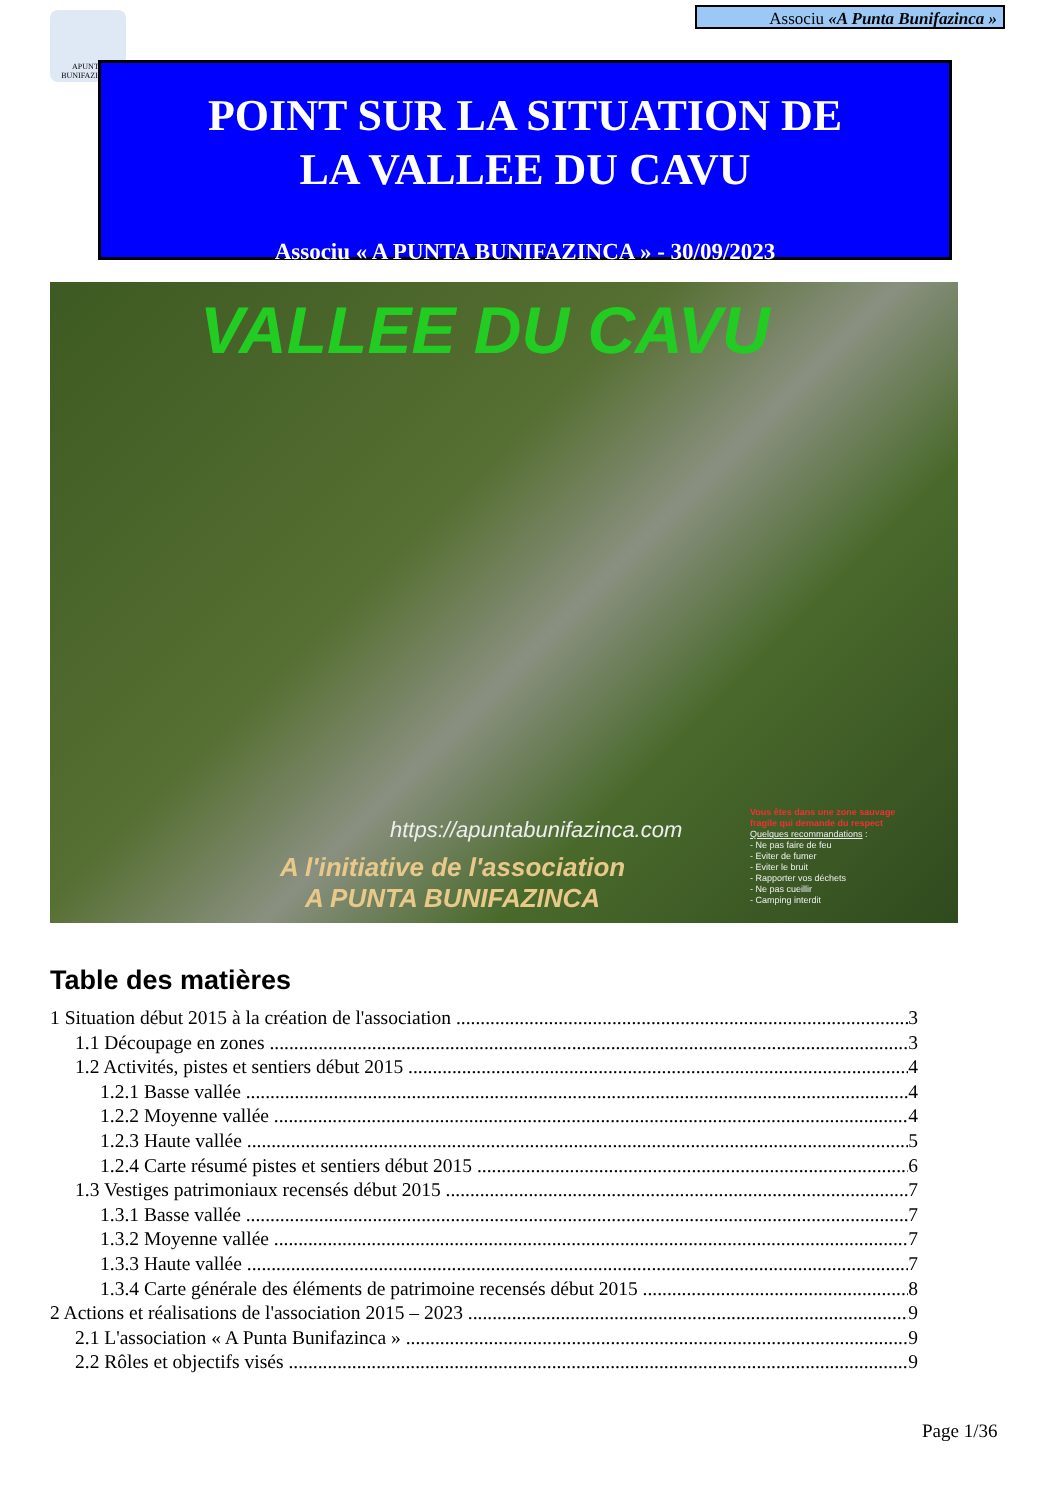Associu «A Punta Bunifazinca »
APUNTA BUNIFAZINCA
POINT SUR LA SITUATION DE
LA VALLEE DU CAVU
Associu « A PUNTA BUNIFAZINCA » - 30/09/2023
VALLEE DU CAVU
https://apuntabunifazinca.com
A l'initiative de l'association
A PUNTA BUNIFAZINCA
Vous êtes dans une zone sauvage
fragile qui demande du respect
Quelques recommandations :
- Ne pas faire de feu
- Eviter de fumer
- Eviter le bruit
- Rapporter vos déchets
- Ne pas cueillir
- Camping interdit
Table des matières
1 Situation début 2015 à la création de l'association 3
1.1 Découpage en zones 3
1.2 Activités, pistes et sentiers début 2015 4
1.2.1 Basse vallée 4
1.2.2 Moyenne vallée 4
1.2.3 Haute vallée 5
1.2.4 Carte résumé pistes et sentiers début 2015 6
1.3 Vestiges patrimoniaux recensés début 2015 7
1.3.1 Basse vallée 7
1.3.2 Moyenne vallée 7
1.3.3 Haute vallée 7
1.3.4 Carte générale des éléments de patrimoine recensés début 2015 8
2 Actions et réalisations de l'association 2015 – 2023 9
2.1 L'association « A Punta Bunifazinca » 9
2.2 Rôles et objectifs visés 9
Page 1/36